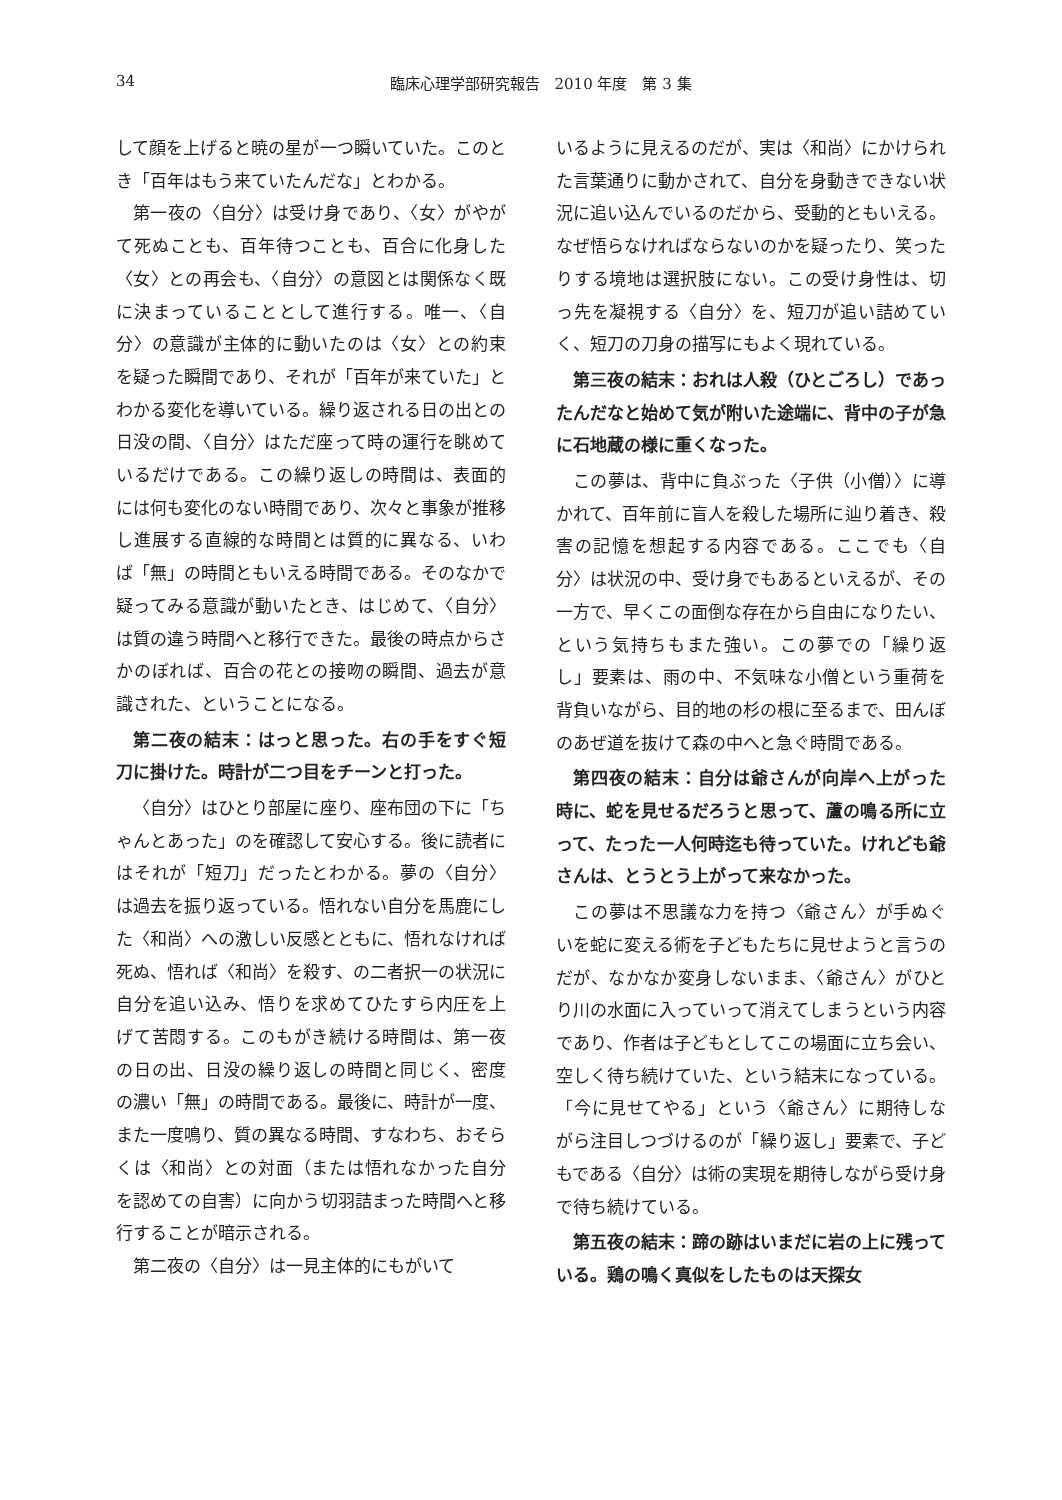34
臨床心理学部研究報告　2010 年度　第 3 集
して顔を上げると暁の星が一つ瞬いていた。このとき「百年はもう来ていたんだな」とわかる。
第一夜の〈自分〉は受け身であり、〈女〉がやがて死ぬことも、百年待つことも、百合に化身した〈女〉との再会も、〈自分〉の意図とは関係なく既に決まっていることとして進行する。唯一、〈自分〉の意識が主体的に動いたのは〈女〉との約束を疑った瞬間であり、それが「百年が来ていた」とわかる変化を導いている。繰り返される日の出との日没の間、〈自分〉はただ座って時の運行を眺めているだけである。この繰り返しの時間は、表面的には何も変化のない時間であり、次々と事象が推移し進展する直線的な時間とは質的に異なる、いわば「無」の時間ともいえる時間である。そのなかで疑ってみる意識が動いたとき、はじめて、〈自分〉は質の違う時間へと移行できた。最後の時点からさかのぼれば、百合の花との接吻の瞬間、過去が意識された、ということになる。
第二夜の結末：はっと思った。右の手をすぐ短刀に掛けた。時計が二つ目をチーンと打った。
〈自分〉はひとり部屋に座り、座布団の下に「ちゃんとあった」のを確認して安心する。後に読者にはそれが「短刀」だったとわかる。夢の〈自分〉は過去を振り返っている。悟れない自分を馬鹿にした〈和尚〉への激しい反感とともに、悟れなければ死ぬ、悟れば〈和尚〉を殺す、の二者択一の状況に自分を追い込み、悟りを求めてひたすら内圧を上げて苦悶する。このもがき続ける時間は、第一夜の日の出、日没の繰り返しの時間と同じく、密度の濃い「無」の時間である。最後に、時計が一度、また一度鳴り、質の異なる時間、すなわち、おそらくは〈和尚〉との対面（または悟れなかった自分を認めての自害）に向かう切羽詰まった時間へと移行することが暗示される。
第二夜の〈自分〉は一見主体的にもがいて
いるように見えるのだが、実は〈和尚〉にかけられた言葉通りに動かされて、自分を身動きできない状況に追い込んでいるのだから、受動的ともいえる。なぜ悟らなければならないのかを疑ったり、笑ったりする境地は選択肢にない。この受け身性は、切っ先を凝視する〈自分〉を、短刀が追い詰めていく、短刀の刀身の描写にもよく現れている。
第三夜の結末：おれは人殺（ひとごろし）であったんだなと始めて気が附いた途端に、背中の子が急に石地蔵の様に重くなった。
この夢は、背中に負ぶった〈子供（小僧）〉に導かれて、百年前に盲人を殺した場所に辿り着き、殺害の記憶を想起する内容である。ここでも〈自分〉は状況の中、受け身でもあるといえるが、その一方で、早くこの面倒な存在から自由になりたい、という気持ちもまた強い。この夢での「繰り返し」要素は、雨の中、不気味な小僧という重荷を背負いながら、目的地の杉の根に至るまで、田んぼのあぜ道を抜けて森の中へと急ぐ時間である。
第四夜の結末：自分は爺さんが向岸へ上がった時に、蛇を見せるだろうと思って、蘆の鳴る所に立って、たった一人何時迄も待っていた。けれども爺さんは、とうとう上がって来なかった。
この夢は不思議な力を持つ〈爺さん〉が手ぬぐいを蛇に変える術を子どもたちに見せようと言うのだが、なかなか変身しないまま、〈爺さん〉がひとり川の水面に入っていって消えてしまうという内容であり、作者は子どもとしてこの場面に立ち会い、空しく待ち続けていた、という結末になっている。「今に見せてやる」という〈爺さん〉に期待しながら注目しつづけるのが「繰り返し」要素で、子どもである〈自分〉は術の実現を期待しながら受け身で待ち続けている。
第五夜の結末：蹄の跡はいまだに岩の上に残っている。鶏の鳴く真似をしたものは天探女